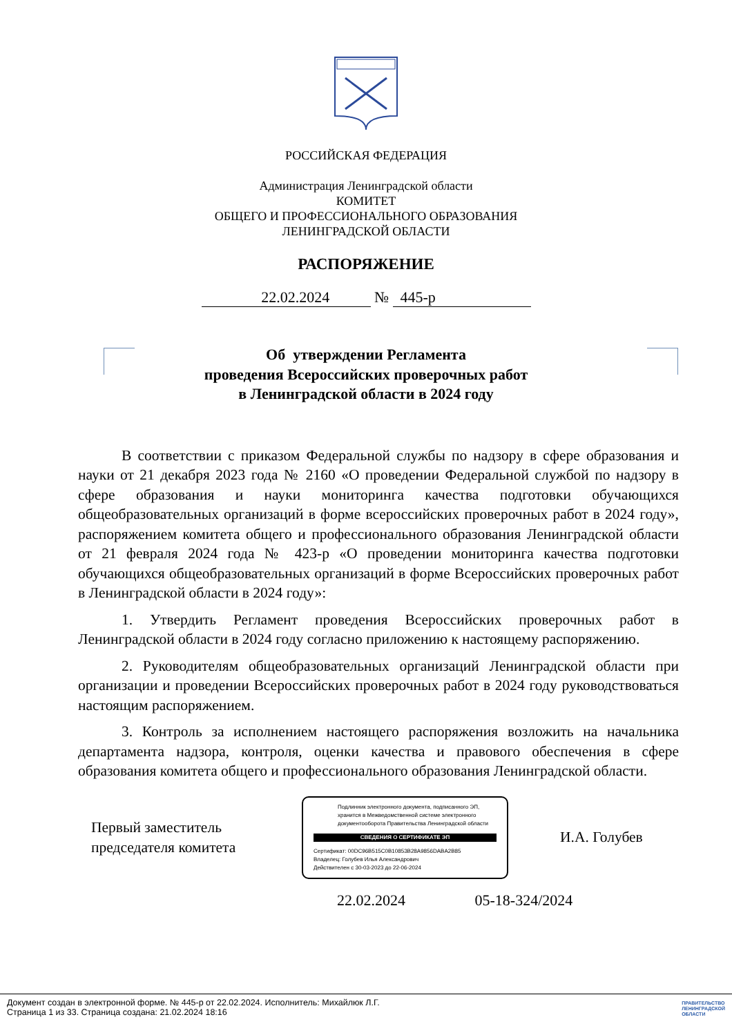РОССИЙСКАЯ ФЕДЕРАЦИЯ
Администрация Ленинградской области
КОМИТЕТ
ОБЩЕГО И ПРОФЕССИОНАЛЬНОГО ОБРАЗОВАНИЯ
ЛЕНИНГРАДСКОЙ ОБЛАСТИ
РАСПОРЯЖЕНИЕ
22.02.2024 № 445-р
Об утверждении Регламента
проведения Всероссийских проверочных работ
в Ленинградской области в 2024 году
В соответствии с приказом Федеральной службы по надзору в сфере образования и науки от 21 декабря 2023 года № 2160 «О проведении Федеральной службой по надзору в сфере образования и науки мониторинга качества подготовки обучающихся общеобразовательных организаций в форме всероссийских проверочных работ в 2024 году», распоряжением комитета общего и профессионального образования Ленинградской области от 21 февраля 2024 года № 423-р «О проведении мониторинга качества подготовки обучающихся общеобразовательных организаций в форме Всероссийских проверочных работ в Ленинградской области в 2024 году»:
1. Утвердить Регламент проведения Всероссийских проверочных работ в Ленинградской области в 2024 году согласно приложению к настоящему распоряжению.
2. Руководителям общеобразовательных организаций Ленинградской области при организации и проведении Всероссийских проверочных работ в 2024 году руководствоваться настоящим распоряжением.
3. Контроль за исполнением настоящего распоряжения возложить на начальника департамента надзора, контроля, оценки качества и правового обеспечения в сфере образования комитета общего и профессионального образования Ленинградской области.
Первый заместитель председателя комитета
Подлинник электронного документа, подписанного ЭП, хранится в Межведомственной системе электронного документооборота Правительства Ленинградской области
СВЕДЕНИЯ О СЕРТИФИКАТЕ ЭП
Сертификат: 00DC96B515C0B10853B28A9856DABA2B85
Владелец: Голубев Илья Александрович
Действителен с 30-03-2023 до 22-06-2024
И.А. Голубев
22.02.2024 05-18-324/2024
Документ создан в электронной форме. № 445-р от 22.02.2024. Исполнитель: Михайлюк Л.Г.
Страница 1 из 33. Страница создана: 21.02.2024 18:16
ПРАВИТЕЛЬСТВО
ЛЕНИНГРАДСКОЙ
ОБЛАСТИ